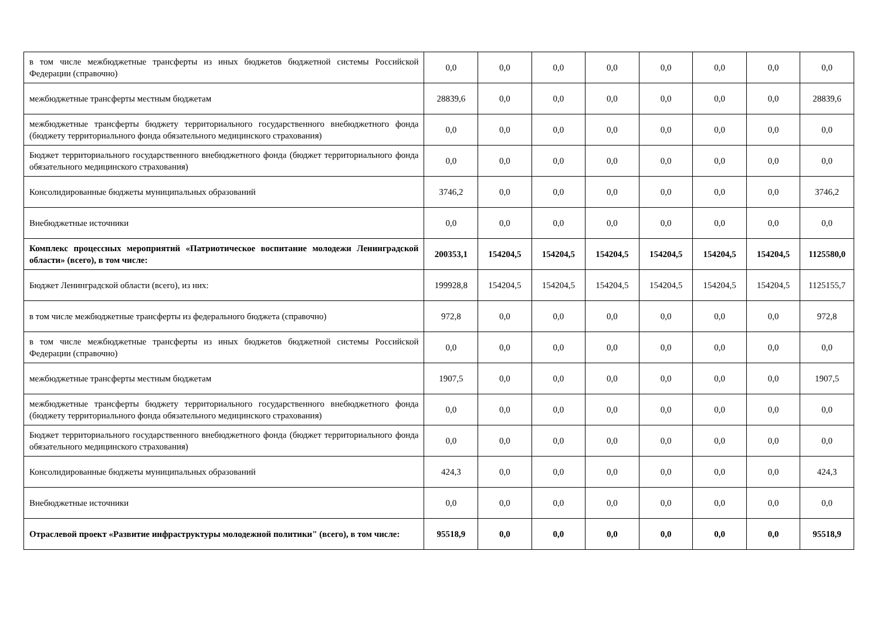| в том числе межбюджетные трансферты из иных бюджетов бюджетной системы Российской Федерации (справочно) | 0,0 | 0,0 | 0,0 | 0,0 | 0,0 | 0,0 | 0,0 | 0,0 |
| межбюджетные трансферты местным бюджетам | 28839,6 | 0,0 | 0,0 | 0,0 | 0,0 | 0,0 | 0,0 | 28839,6 |
| межбюджетные трансферты бюджету территориального государственного внебюджетного фонда (бюджету территориального фонда обязательного медицинского страхования) | 0,0 | 0,0 | 0,0 | 0,0 | 0,0 | 0,0 | 0,0 | 0,0 |
| Бюджет территориального государственного внебюджетного фонда (бюджет территориального фонда обязательного медицинского страхования) | 0,0 | 0,0 | 0,0 | 0,0 | 0,0 | 0,0 | 0,0 | 0,0 |
| Консолидированные бюджеты муниципальных образований | 3746,2 | 0,0 | 0,0 | 0,0 | 0,0 | 0,0 | 0,0 | 3746,2 |
| Внебюджетные источники | 0,0 | 0,0 | 0,0 | 0,0 | 0,0 | 0,0 | 0,0 | 0,0 |
| Комплекс процессных мероприятий «Патриотическое воспитание молодежи Ленинградской области» (всего), в том числе: | 200353,1 | 154204,5 | 154204,5 | 154204,5 | 154204,5 | 154204,5 | 154204,5 | 1125580,0 |
| Бюджет Ленинградской области (всего), из них: | 199928,8 | 154204,5 | 154204,5 | 154204,5 | 154204,5 | 154204,5 | 154204,5 | 1125155,7 |
| в том числе межбюджетные трансферты из федерального бюджета (справочно) | 972,8 | 0,0 | 0,0 | 0,0 | 0,0 | 0,0 | 0,0 | 972,8 |
| в том числе межбюджетные трансферты из иных бюджетов бюджетной системы Российской Федерации (справочно) | 0,0 | 0,0 | 0,0 | 0,0 | 0,0 | 0,0 | 0,0 | 0,0 |
| межбюджетные трансферты местным бюджетам | 1907,5 | 0,0 | 0,0 | 0,0 | 0,0 | 0,0 | 0,0 | 1907,5 |
| межбюджетные трансферты бюджету территориального государственного внебюджетного фонда (бюджету территориального фонда обязательного медицинского страхования) | 0,0 | 0,0 | 0,0 | 0,0 | 0,0 | 0,0 | 0,0 | 0,0 |
| Бюджет территориального государственного внебюджетного фонда (бюджет территориального фонда обязательного медицинского страхования) | 0,0 | 0,0 | 0,0 | 0,0 | 0,0 | 0,0 | 0,0 | 0,0 |
| Консолидированные бюджеты муниципальных образований | 424,3 | 0,0 | 0,0 | 0,0 | 0,0 | 0,0 | 0,0 | 424,3 |
| Внебюджетные источники | 0,0 | 0,0 | 0,0 | 0,0 | 0,0 | 0,0 | 0,0 | 0,0 |
| Отраслевой проект «Развитие инфраструктуры молодежной политики" (всего), в том числе: | 95518,9 | 0,0 | 0,0 | 0,0 | 0,0 | 0,0 | 0,0 | 95518,9 |